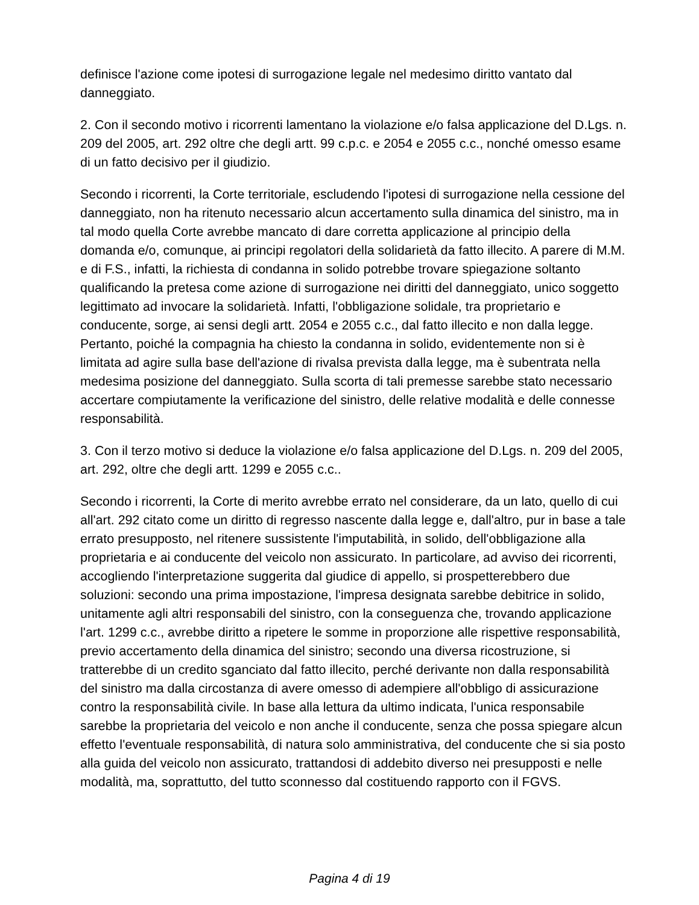definisce l'azione come ipotesi di surrogazione legale nel medesimo diritto vantato dal danneggiato.
2. Con il secondo motivo i ricorrenti lamentano la violazione e/o falsa applicazione del D.Lgs. n. 209 del 2005, art. 292 oltre che degli artt. 99 c.p.c. e 2054 e 2055 c.c., nonché omesso esame di un fatto decisivo per il giudizio.
Secondo i ricorrenti, la Corte territoriale, escludendo l'ipotesi di surrogazione nella cessione del danneggiato, non ha ritenuto necessario alcun accertamento sulla dinamica del sinistro, ma in tal modo quella Corte avrebbe mancato di dare corretta applicazione al principio della domanda e/o, comunque, ai principi regolatori della solidarietà da fatto illecito. A parere di M.M. e di F.S., infatti, la richiesta di condanna in solido potrebbe trovare spiegazione soltanto qualificando la pretesa come azione di surrogazione nei diritti del danneggiato, unico soggetto legittimato ad invocare la solidarietà. Infatti, l'obbligazione solidale, tra proprietario e conducente, sorge, ai sensi degli artt. 2054 e 2055 c.c., dal fatto illecito e non dalla legge. Pertanto, poiché la compagnia ha chiesto la condanna in solido, evidentemente non si è limitata ad agire sulla base dell'azione di rivalsa prevista dalla legge, ma è subentrata nella medesima posizione del danneggiato. Sulla scorta di tali premesse sarebbe stato necessario accertare compiutamente la verificazione del sinistro, delle relative modalità e delle connesse responsabilità.
3. Con il terzo motivo si deduce la violazione e/o falsa applicazione del D.Lgs. n. 209 del 2005, art. 292, oltre che degli artt. 1299 e 2055 c.c..
Secondo i ricorrenti, la Corte di merito avrebbe errato nel considerare, da un lato, quello di cui all'art. 292 citato come un diritto di regresso nascente dalla legge e, dall'altro, pur in base a tale errato presupposto, nel ritenere sussistente l'imputabilità, in solido, dell'obbligazione alla proprietaria e ai conducente del veicolo non assicurato. In particolare, ad avviso dei ricorrenti, accogliendo l'interpretazione suggerita dal giudice di appello, si prospetterebbero due soluzioni: secondo una prima impostazione, l'impresa designata sarebbe debitrice in solido, unitamente agli altri responsabili del sinistro, con la conseguenza che, trovando applicazione l'art. 1299 c.c., avrebbe diritto a ripetere le somme in proporzione alle rispettive responsabilità, previo accertamento della dinamica del sinistro; secondo una diversa ricostruzione, si tratterebbe di un credito sganciato dal fatto illecito, perché derivante non dalla responsabilità del sinistro ma dalla circostanza di avere omesso di adempiere all'obbligo di assicurazione contro la responsabilità civile. In base alla lettura da ultimo indicata, l'unica responsabile sarebbe la proprietaria del veicolo e non anche il conducente, senza che possa spiegare alcun effetto l'eventuale responsabilità, di natura solo amministrativa, del conducente che si sia posto alla guida del veicolo non assicurato, trattandosi di addebito diverso nei presupposti e nelle modalità, ma, soprattutto, del tutto sconnesso dal costituendo rapporto con il FGVS.
Pagina 4 di 19